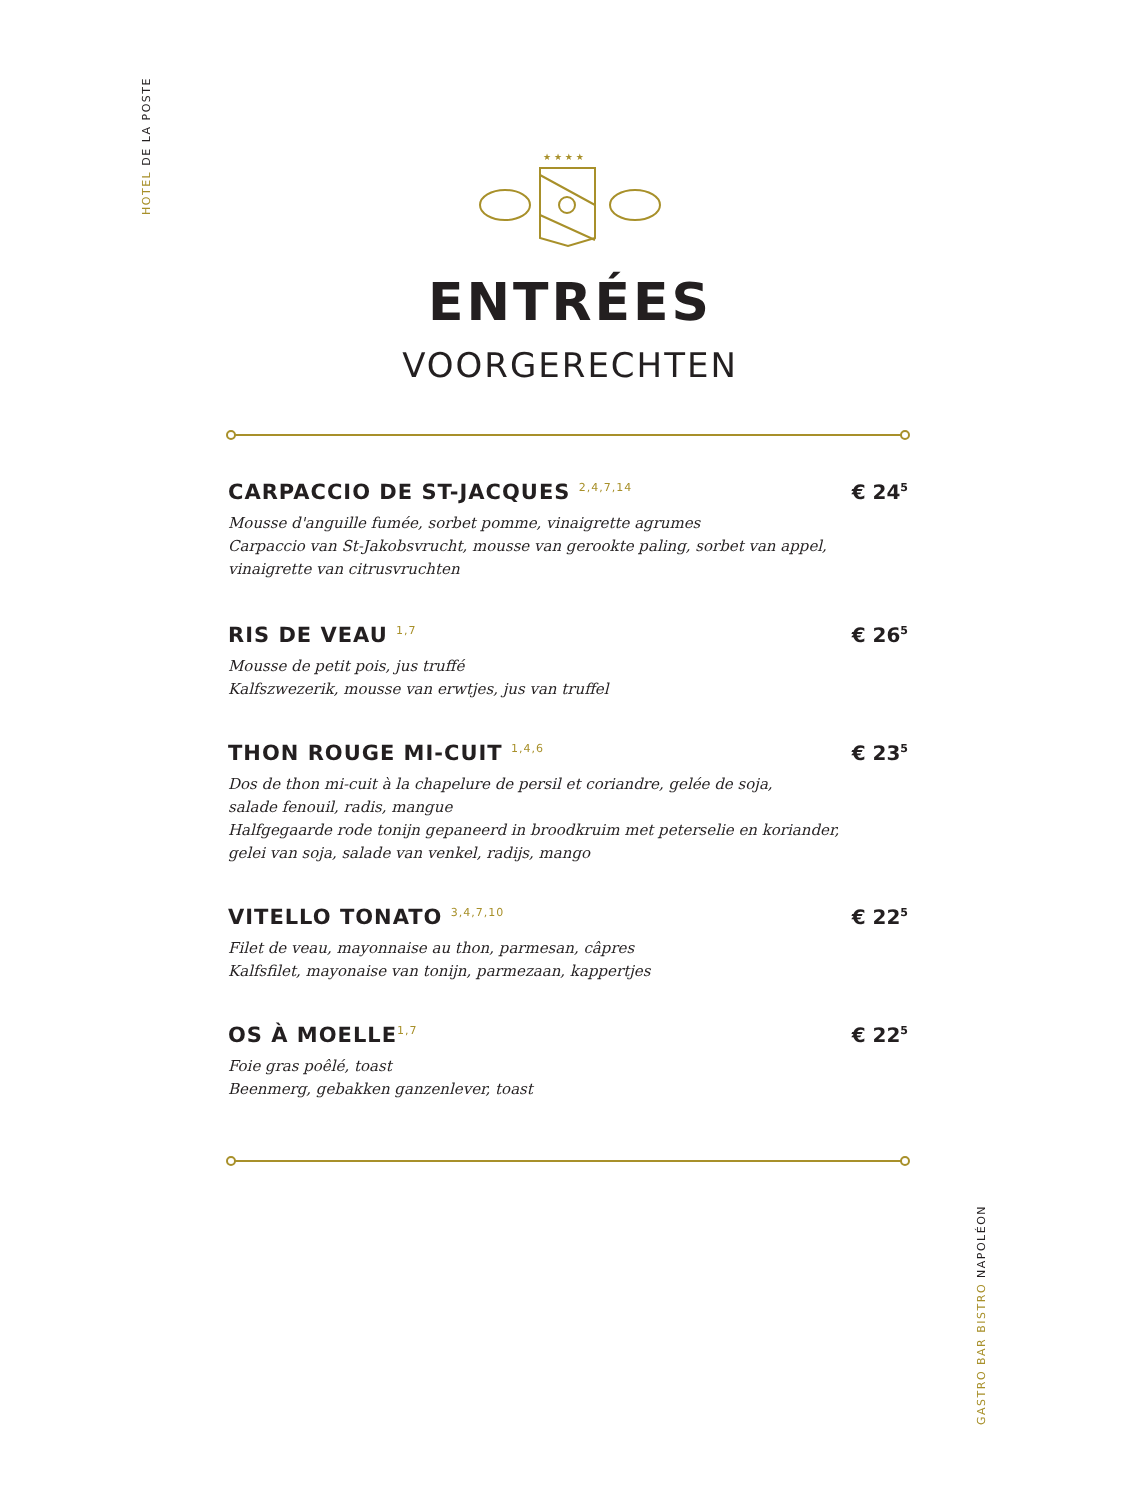HOTEL DE LA POSTE
★ ★ ★ ★
ENTRÉES
VOORGERECHTEN
CARPACCIO DE ST-JACQUES <sup>2,4,7,14</sup>
Mousse d'anguille fumée, sorbet pomme, vinaigrette agrumes
Carpaccio van St-Jakobsvrucht, mousse van gerookte paling, sorbet van appel,
vinaigrette van citrusvruchten
€ 24<sup>5</sup>
RIS DE VEAU <sup>1,7</sup>
Mousse de petit pois, jus truffé
Kalfszwezerik, mousse van erwtjes, jus van truffel
€ 26<sup>5</sup>
THON ROUGE MI-CUIT <sup>1,4,6</sup>
Dos de thon mi-cuit à la chapelure de persil et coriandre, gelée de soja,
salade fenouil, radis, mangue
Halfgegaarde rode tonijn gepaneerd in broodkruim met peterselie en koriander,
gelei van soja, salade van venkel, radijs, mango
€ 23<sup>5</sup>
VITELLO TONATO <sup>3,4,7,10</sup>
Filet de veau, mayonnaise au thon, parmesan, câpres
Kalfsfilet, mayonaise van tonijn, parmezaan, kappertjes
€ 22<sup>5</sup>
OS À MOELLE<sup>1,7</sup>
Foie gras poêlé, toast
Beenmerg, gebakken ganzenlever, toast
€ 22<sup>5</sup>
GASTRO BAR BISTRO NAPOLÉON